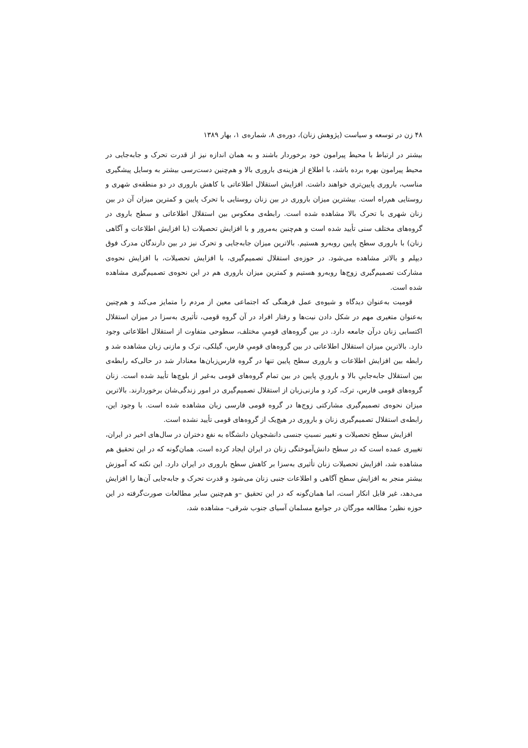۴۸ زن در توسعه و سیاست (پژوهش زنان)، دوره‌ی ۸، شماره‌ی ۱، بهار ۱۳۸۹
بیشتر در ارتباط با محیط پیرامون خود برخوردار باشند و به همان اندازه نیز از قدرت تحرک و جابه‌جایی در محیط پیرامون بهره برده باشد، با اطلاع از هزینه‌ی باروری بالا و هم‌چنین دست‌رسی بیشتر به وسایل پیشگیری مناسب، باروری پایین‌تری خواهند داشت. افزایش استقلال اطلاعاتی با کاهش باروری در دو منطقه‌ی شهری و روستایی هم‌راه است. بیشترین میزان باروری در بین زنان روستایی با تحرک پایین و کمترین میزان آن در بین زنان شهری با تحرک بالا مشاهده شده است. رابطه‌ی معکوس بین استقلال اطلاعاتی و سطح باروی در گروه‌های مختلف سنی تأیید شده است و هم‌چنین به‌مرور و با افزایش تحصیلات (با افزایش اطلاعات و آگاهی زنان) با باروری سطح پایین روبه‌رو هستیم. بالاترین میزان جابه‌جایی و تحرک نیز در بین دارندگان مدرک فوق دیپلم و بالاتر مشاهده می‌شود. در حوزه‌ی استقلال تصمیم‌گیری، با افزایش تحصیلات، با افزایش نحوه‌ی مشارکت تصمیم‌گیری زوج‌ها روبه‌رو هستیم و کمترین میزان باروری هم در این نحوه‌ی تصمیم‌گیری مشاهده شده است.
قومیت به‌عنوان دیدگاه و شیوه‌ی عمل فرهنگی که اجتماعی معین از مردم را متمایز می‌کند و هم‌چنین به‌عنوان متغیری مهم در شکل دادن نیت‌ها و رفتار افراد در آن گروه قومی، تأثیری به‌سزا در میزان استقلال اکتسابی زنان درآن جامعه دارد. در بین گروه‌های قومیِ مختلف، سطوحی متفاوت از استقلال اطلاعاتی وجود دارد. بالاترین میزان استقلال اطلاعاتی در بین گروه‌های قومیِ فارس، گیلکی، ترک و مازنی زبان مشاهده شد و رابطه بین افزایش اطلاعات و باروری سطح پایین تنها در گروه فارس‌زبان‌ها معنادار شد در حالی‌که رابطه‌ی بین استقلال جابه‌جاییِ بالا و باروریِ پایین در بین تمام گروه‌های قومی به‌غیر از بلوچ‌ها تأیید شده است. زنان گروه‌های قومی فارس، ترک، کرد و مازنی‌زبان از استقلال تصمیم‌گیری در امور زندگی‌شان برخوردارند. بالاترین میزان نحوه‌ی تصمیم‌گیری مشارکتی زوج‌ها در گروه قومی فارسی زبان مشاهده شده است. با وجود این، رابطه‌ی استقلال تصمیم‌گیری زنان و باروری در هیچ‌یک از گروه‌های قومی تأیید نشده است.
افزایش سطح تحصیلات و تغییر نسبتِ جنسی دانشجویان دانشگاه به نفع دختران در سال‌های اخیر در ایران، تغییری عمده است که در سطح دانش‌آموختگی زنان در ایران ایجاد کرده است. همان‌گونه که در این تحقیق هم مشاهده شد، افزایش تحصیلات زنان تأثیری به‌سزا بر کاهش سطح باروری در ایران دارد. این نکته که آموزش بیشتر منجر به افزایش سطح آگاهی و اطلاعات جنبی زنان می‌شود و قدرت تحرک و جابه‌جایی آن‌ها را افزایش می‌دهد، غیر قابل انکار است، اما همان‌گونه که در این تحقیق –و هم‌چنین سایر مطالعات صورت‌گرفته در این حوزه نظیر؛ مطالعه مورگان در جوامع مسلمان آسیای جنوب شرقی– مشاهده شد،